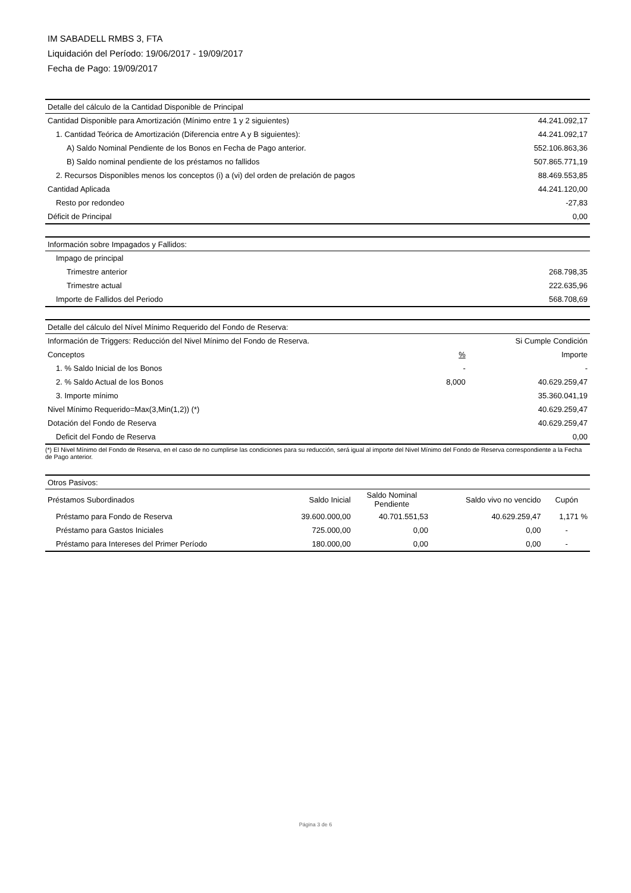IM SABADELL RMBS 3, FTA
Liquidación del Período: 19/06/2017 - 19/09/2017
Fecha de Pago: 19/09/2017
| Detalle del cálculo de la Cantidad Disponible de Principal | |
| Cantidad Disponible para Amortización (Mínimo entre 1 y 2 siguientes) | 44.241.092,17 |
| 1. Cantidad Teórica de Amortización (Diferencia entre A y B siguientes): | 44.241.092,17 |
| A) Saldo Nominal Pendiente de los Bonos en Fecha de Pago anterior. | 552.106.863,36 |
| B) Saldo nominal pendiente de los préstamos no fallidos | 507.865.771,19 |
| 2. Recursos Disponibles menos los conceptos (i) a (vi) del orden de prelación de pagos | 88.469.553,85 |
| Cantidad Aplicada | 44.241.120,00 |
| Resto por redondeo | -27,83 |
| Déficit de Principal | 0,00 |
| Información sobre Impagados y Fallidos: | |
| Impago de principal | |
| Trimestre anterior | 268.798,35 |
| Trimestre actual | 222.635,96 |
| Importe de Fallidos del Periodo | 568.708,69 |
| Detalle del cálculo del Nível Mínimo Requerido del Fondo de Reserva: | | |
| Información de Triggers: Reducción del Nivel Mínimo del Fondo de Reserva. | | Si Cumple Condición |
| Conceptos | % | Importe |
| 1. % Saldo Inicial de los Bonos | - | - |
| 2. % Saldo Actual de los Bonos | 8,000 | 40.629.259,47 |
| 3. Importe mínimo | | 35.360.041,19 |
| Nivel Mínimo Requerido=Max(3,Min(1,2)) (*) | | 40.629.259,47 |
| Dotación del Fondo de Reserva | | 40.629.259,47 |
| Deficit del Fondo de Reserva | | 0,00 |
(*) El Nivel Mínimo del Fondo de Reserva, en el caso de no cumplirse las condiciones para su reducción, será igual al importe del Nivel Mínimo del Fondo de Reserva correspondiente a la Fecha de Pago anterior.
| Otros Pasivos: | | | | |
| Préstamos Subordinados | Saldo Inicial | Saldo Nominal Pendiente | Saldo vivo no vencido | Cupón |
| Préstamo para Fondo de Reserva | 39.600.000,00 | 40.701.551,53 | 40.629.259,47 | 1,171 % |
| Préstamo para Gastos Iniciales | 725.000,00 | 0,00 | 0,00 | - |
| Préstamo para Intereses del Primer Período | 180.000,00 | 0,00 | 0,00 | - |
Página 3 de 6